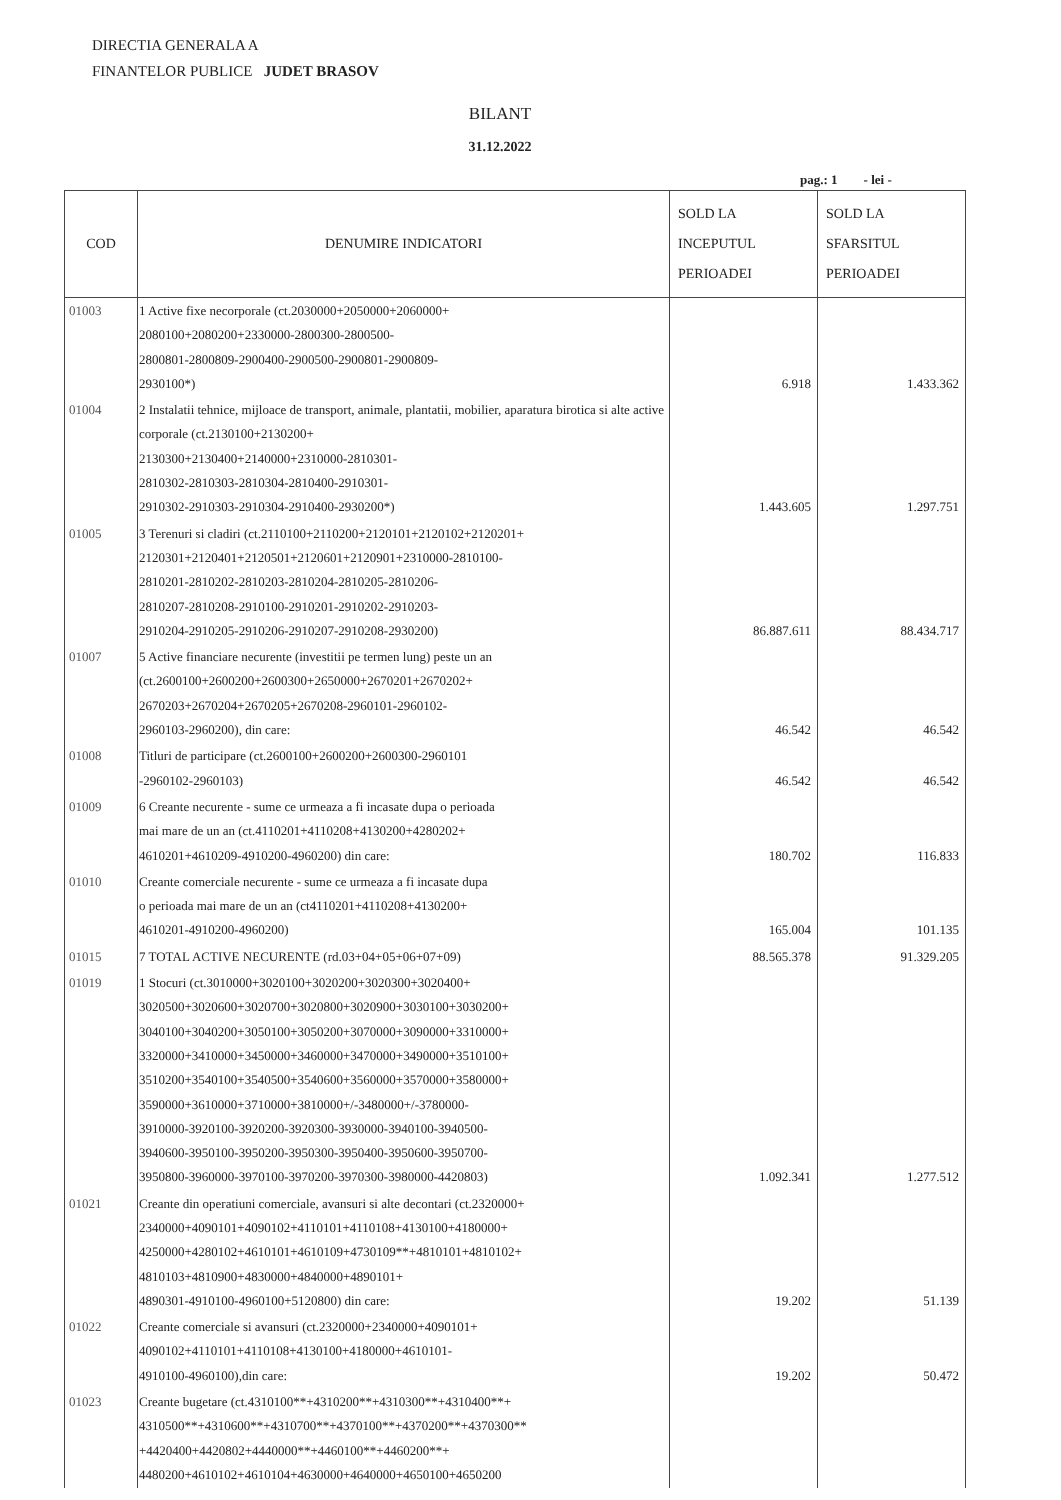DIRECTIA GENERALA A
FINANTELOR PUBLICE JUDET BRASOV
BILANT
31.12.2022
pag.: 1 - lei -
| COD | DENUMIRE INDICATORI | SOLD LA INCEPUTUL PERIOADEI | SOLD LA SFARSITUL PERIOADEI |
| --- | --- | --- | --- |
| 01003 | 1 Active fixe necorporale (ct.2030000+2050000+2060000+ 2080100+2080200+2330000-2800300-2800500- 2800801-2800809-2900400-2900500-2900801-2900809- 2930100*) | 6.918 | 1.433.362 |
| 01004 | 2 Instalatii tehnice, mijloace de transport, animale, plantatii, mobilier, aparatura birotica si alte active corporale (ct.2130100+2130200+ 2130300+2130400+2140000+2310000-2810301- 2810302-2810303-2810304-2810400-2910301- 2910302-2910303-2910304-2910400-2930200*) | 1.443.605 | 1.297.751 |
| 01005 | 3 Terenuri si cladiri (ct.2110100+2110200+2120101+2120102+2120201+ 2120301+2120401+2120501+2120601+2120901+2310000-2810100- 2810201-2810202-2810203-2810204-2810205-2810206- 2810207-2810208-2910100-2910201-2910202-2910203- 2910204-2910205-2910206-2910207-2910208-2930200) | 86.887.611 | 88.434.717 |
| 01007 | 5 Active financiare necurente (investitii pe termen lung) peste un an (ct.2600100+2600200+2600300+2650000+2670201+2670202+ 2670203+2670204+2670205+2670208-2960101-2960102- 2960103-2960200), din care: | 46.542 | 46.542 |
| 01008 | Titluri de participare (ct.2600100+2600200+2600300-2960101 -2960102-2960103) | 46.542 | 46.542 |
| 01009 | 6 Creante necurente - sume ce urmeaza a fi incasate dupa o perioada mai mare de un an (ct.4110201+4110208+4130200+4280202+ 4610201+4610209-4910200-4960200) din care: | 180.702 | 116.833 |
| 01010 | Creante comerciale necurente - sume ce urmeaza a fi incasate dupa o perioada mai mare de un an (ct4110201+4110208+4130200+ 4610201-4910200-4960200) | 165.004 | 101.135 |
| 01015 | 7 TOTAL ACTIVE NECURENTE (rd.03+04+05+06+07+09) | 88.565.378 | 91.329.205 |
| 01019 | 1 Stocuri (ct.3010000+3020100+3020200+3020300+3020400+ 3020500+3020600+3020700+3020800+3020900+3030100+3030200+ 3040100+3040200+3050100+3050200+3070000+3090000+3310000+ 3320000+3410000+3450000+3460000+3470000+3490000+3510100+ 3510200+3540100+3540500+3540600+3560000+3570000+3580000+ 3590000+3610000+3710000+3810000+/-3480000+/-3780000- 3910000-3920100-3920200-3920300-3930000-3940100-3940500- 3940600-3950100-3950200-3950300-3950400-3950600-3950700- 3950800-3960000-3970100-3970200-3970300-3980000-4420803) | 1.092.341 | 1.277.512 |
| 01021 | Creante din operatiuni comerciale, avansuri si alte decontari (ct.2320000+ 2340000+4090101+4090102+4110101+4110108+4130100+4180000+ 4250000+4280102+4610101+4610109+4730109**+4810101+4810102+ 4810103+4810900+4830000+4840000+4890101+ 4890301-4910100-4960100+5120800) din care: | 19.202 | 51.139 |
| 01022 | Creante comerciale si avansuri (ct.2320000+2340000+4090101+ 4090102+4110101+4110108+4130100+4180000+4610101- 4910100-4960100),din care: | 19.202 | 50.472 |
| 01023 | Creante bugetare (ct.4310100**+4310200**+4310300**+4310400**+ 4310500**+4310600**+4310700**+4370100**+4370200**+4370300** +4420400+4420802+4440000**+4460100**+4460200**+ 4480200+4610102+4610104+4630000+4640000+4650100+4650200 | | |